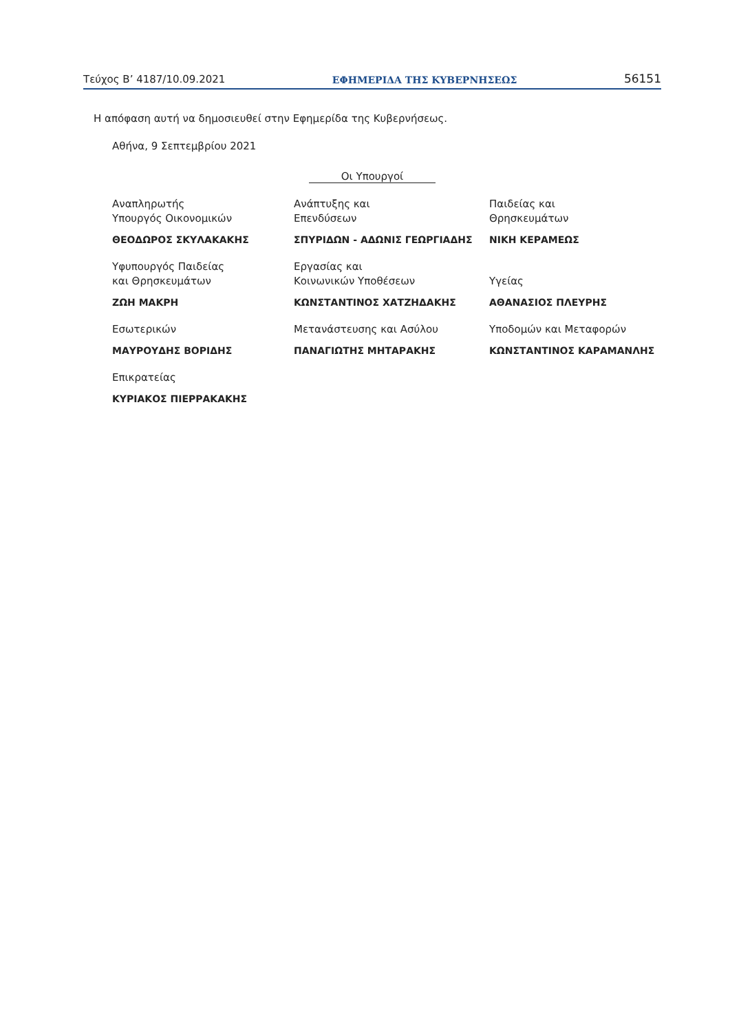Τεύχος Β’ 4187/10.09.2021 ΕΦΗΜΕΡΙΔΑ ΤΗΣ ΚΥΒΕΡΝΗΣΕΩΣ 56151
Η απόφαση αυτή να δημοσιευθεί στην Εφημερίδα της Κυβερνήσεως.
Αθήνα, 9 Σεπτεμβρίου 2021
Οι Υπουργοί
Αναπληρωτής
Υπουργός Οικονομικών
ΘΕΟΔΩΡΟΣ ΣΚΥΛΑΚΑΚΗΣ
Ανάπτυξης και
Επενδύσεων
ΣΠΥΡΙΔΩΝ - ΑΔΩΝΙΣ ΓΕΩΡΓΙΑΔΗΣ
Παιδείας και
Θρησκευμάτων
ΝΙΚΗ ΚΕΡΑΜΕΩΣ
Υφυπουργός Παιδείας
και Θρησκευμάτων
ΖΩΗ ΜΑΚΡΗ
Εργασίας και
Κοινωνικών Υποθέσεων
ΚΩΝΣΤΑΝΤΙΝΟΣ ΧΑΤΖΗΔΑΚΗΣ
Υγείας
ΑΘΑΝΑΣΙΟΣ ΠΛΕΥΡΗΣ
Εσωτερικών
ΜΑΥΡΟΥΔΗΣ ΒΟΡΙΔΗΣ
Μετανάστευσης και Ασύλου
ΠΑΝΑΓΙΩΤΗΣ ΜΗΤΑΡΑΚΗΣ
Υποδομών και Μεταφορών
ΚΩΝΣΤΑΝΤΙΝΟΣ ΚΑΡΑΜΑΝΛΗΣ
Επικρατείας
ΚΥΡΙΑΚΟΣ ΠΙΕΡΡΑΚΑΚΗΣ